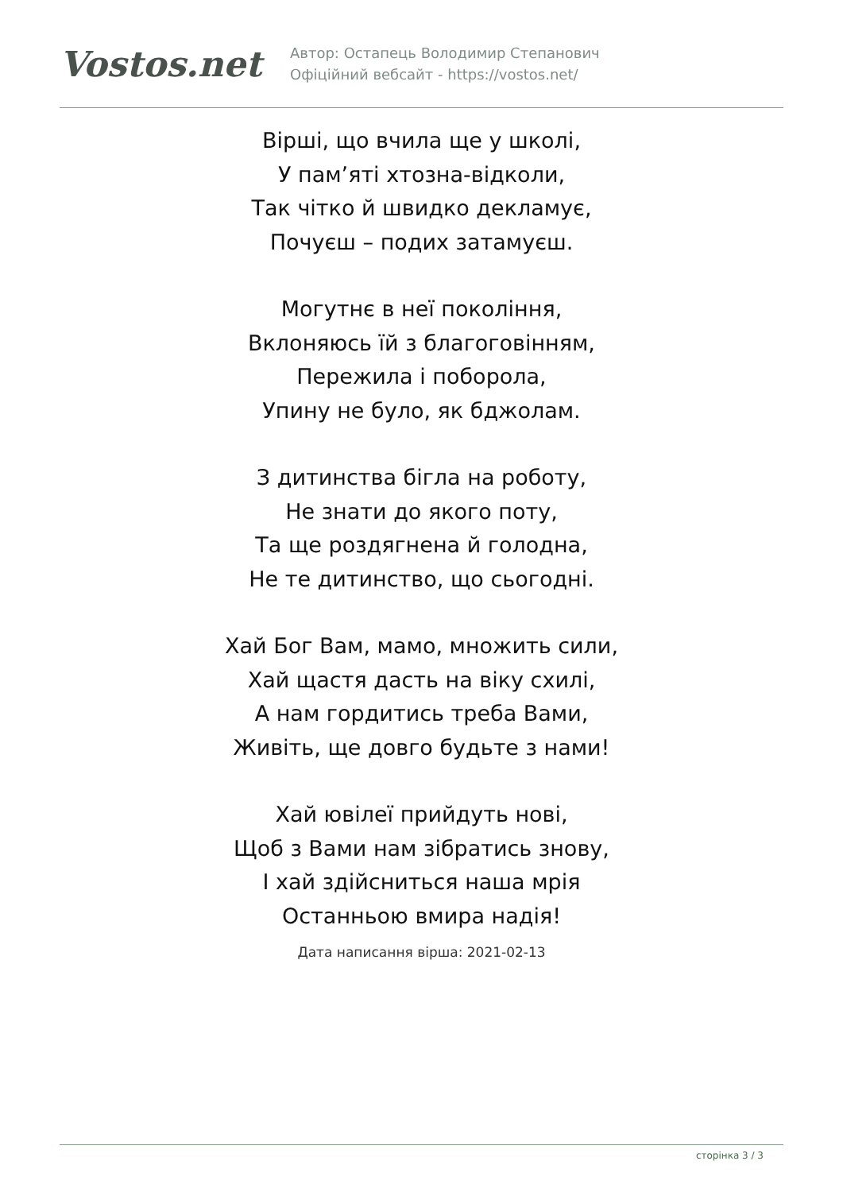Vostos.net
Автор: Остапець Володимир Степанович
Офіційний вебсайт - https://vostos.net/
Вірші, що вчила ще у школі,
У пам’яті хтозна-відколи,
Так чітко й швидко декламує,
Почуєш – подих затамуєш.
Могутнє в неї покоління,
Вклоняюсь їй з благоговінням,
Пережила і поборола,
Упину не було, як бджолам.
З дитинства бігла на роботу,
Не знати до якого поту,
Та ще роздягнена й голодна,
Не те дитинство, що сьогодні.
Хай Бог Вам, мамо, множить сили,
Хай щастя дасть на віку схилі,
А нам гордитись треба Вами,
Живіть, ще довго будьте з нами!
Хай ювілеї прийдуть нові,
Щоб з Вами нам зібратись знову,
І хай здійсниться наша мрія
Останньою вмира надія!
Дата написання вірша: 2021-02-13
сторінка 3 / 3